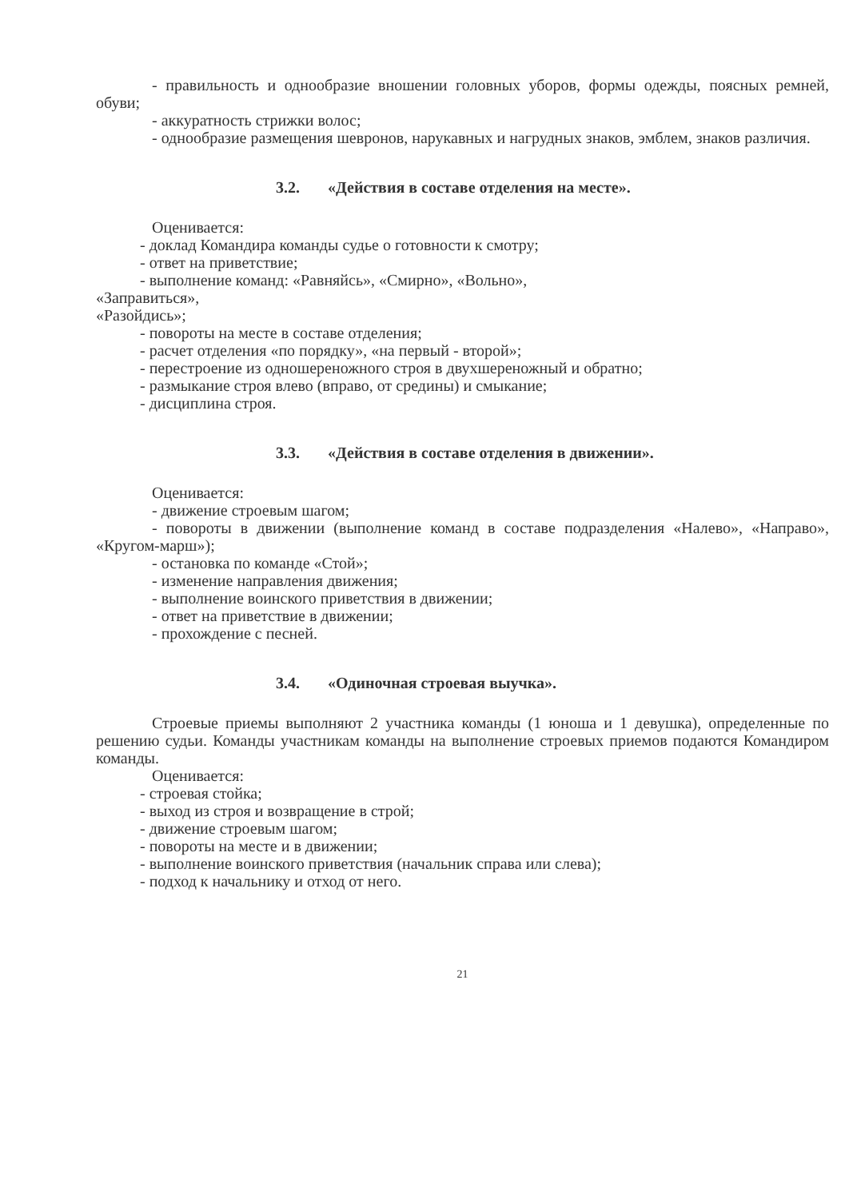- правильность и однообразие вношении головных уборов, формы одежды, поясных ремней, обуви;
- аккуратность стрижки волос;
- однообразие размещения шевронов, нарукавных и нагрудных знаков, эмблем, знаков различия.
3.2. «Действия в составе отделения на месте».
Оценивается:
- доклад Командира команды судье о готовности к смотру;
- ответ на приветствие;
- выполнение команд: «Равняйсь», «Смирно», «Вольно»,
«Заправиться»,
«Разойдись»;
- повороты на месте в составе отделения;
- расчет отделения «по порядку», «на первый - второй»;
- перестроение из одношереножного строя в двухшереножный и обратно;
- размыкание строя влево (вправо, от средины) и смыкание;
- дисциплина строя.
3.3. «Действия в составе отделения в движении».
Оценивается:
- движение строевым шагом;
- повороты в движении (выполнение команд в составе подразделения «Налево», «Направо», «Кругом-марш»);
- остановка по команде «Стой»;
- изменение направления движения;
- выполнение воинского приветствия в движении;
- ответ на приветствие в движении;
- прохождение с песней.
3.4. «Одиночная строевая выучка».
Строевые приемы выполняют 2 участника команды (1 юноша и 1 девушка), определенные по решению судьи. Команды участникам команды на выполнение строевых приемов подаются Командиром команды.
Оценивается:
- строевая стойка;
- выход из строя и возвращение в строй;
- движение строевым шагом;
- повороты на месте и в движении;
- выполнение воинского приветствия (начальник справа или слева);
- подход к начальнику и отход от него.
21